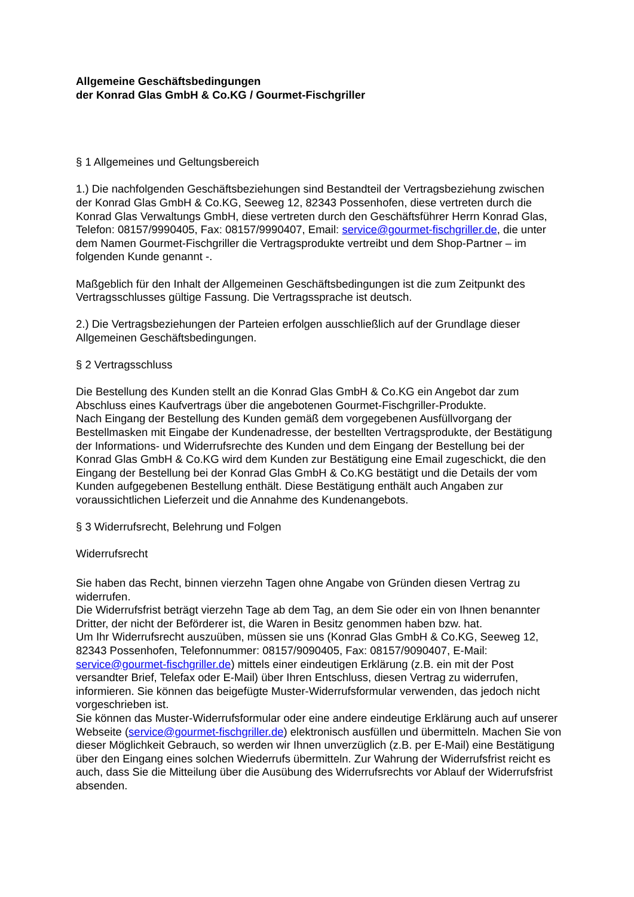Allgemeine Geschäftsbedingungen
der Konrad Glas GmbH & Co.KG / Gourmet-Fischgriller
§ 1 Allgemeines und Geltungsbereich
1.) Die nachfolgenden Geschäftsbeziehungen sind Bestandteil der Vertragsbeziehung zwischen der Konrad Glas GmbH & Co.KG, Seeweg 12, 82343 Possenhofen, diese vertreten durch die Konrad Glas Verwaltungs GmbH, diese vertreten durch den Geschäftsführer Herrn Konrad Glas, Telefon: 08157/9990405, Fax: 08157/9990407, Email: service@gourmet-fischgriller.de, die unter dem Namen Gourmet-Fischgriller die Vertragsprodukte vertreibt und dem Shop-Partner – im folgenden Kunde genannt -.
Maßgeblich für den Inhalt der Allgemeinen Geschäftsbedingungen ist die zum Zeitpunkt des Vertragsschlusses gültige Fassung. Die Vertragssprache ist deutsch.
2.) Die Vertragsbeziehungen der Parteien erfolgen ausschließlich auf der Grundlage dieser Allgemeinen Geschäftsbedingungen.
§ 2 Vertragsschluss
Die Bestellung des Kunden stellt an die Konrad Glas GmbH & Co.KG ein Angebot dar zum Abschluss eines Kaufvertrags über die angebotenen Gourmet-Fischgriller-Produkte.
Nach Eingang der Bestellung des Kunden gemäß dem vorgegebenen Ausfüllvorgang der Bestellmasken mit Eingabe der Kundenadresse, der bestellten Vertragsprodukte, der Bestätigung der Informations- und Widerrufsrechte des Kunden und dem Eingang der Bestellung bei der Konrad Glas GmbH & Co.KG wird dem Kunden zur Bestätigung eine Email zugeschickt, die den Eingang der Bestellung bei der Konrad Glas GmbH & Co.KG bestätigt und die Details der vom Kunden aufgegebenen Bestellung enthält. Diese Bestätigung enthält auch Angaben zur voraussichtlichen Lieferzeit und die Annahme des Kundenangebots.
§ 3 Widerrufsrecht, Belehrung und Folgen
Widerrufsrecht
Sie haben das Recht, binnen vierzehn Tagen ohne Angabe von Gründen diesen Vertrag zu widerrufen.
Die Widerrufsfrist beträgt vierzehn Tage ab dem Tag, an dem Sie oder ein von Ihnen benannter Dritter, der nicht der Beförderer ist, die Waren in Besitz genommen haben bzw. hat.
Um Ihr Widerrufsrecht auszuüben, müssen sie uns (Konrad Glas GmbH & Co.KG, Seeweg 12, 82343 Possenhofen, Telefonnummer: 08157/9090405, Fax: 08157/9090407, E-Mail: service@gourmet-fischgriller.de) mittels einer eindeutigen Erklärung (z.B. ein mit der Post versandter Brief, Telefax oder E-Mail) über Ihren Entschluss, diesen Vertrag zu widerrufen, informieren. Sie können das beigefügte Muster-Widerrufsformular verwenden, das jedoch nicht vorgeschrieben ist.
Sie können das Muster-Widerrufsformular oder eine andere eindeutige Erklärung auch auf unserer Webseite (service@gourmet-fischgriller.de) elektronisch ausfüllen und übermitteln. Machen Sie von dieser Möglichkeit Gebrauch, so werden wir Ihnen unverzüglich (z.B. per E-Mail) eine Bestätigung über den Eingang eines solchen Wiederrufs übermitteln. Zur Wahrung der Widerrufsfrist reicht es auch, dass Sie die Mitteilung über die Ausübung des Widerrufsrechts vor Ablauf der Widerrufsfrist absenden.